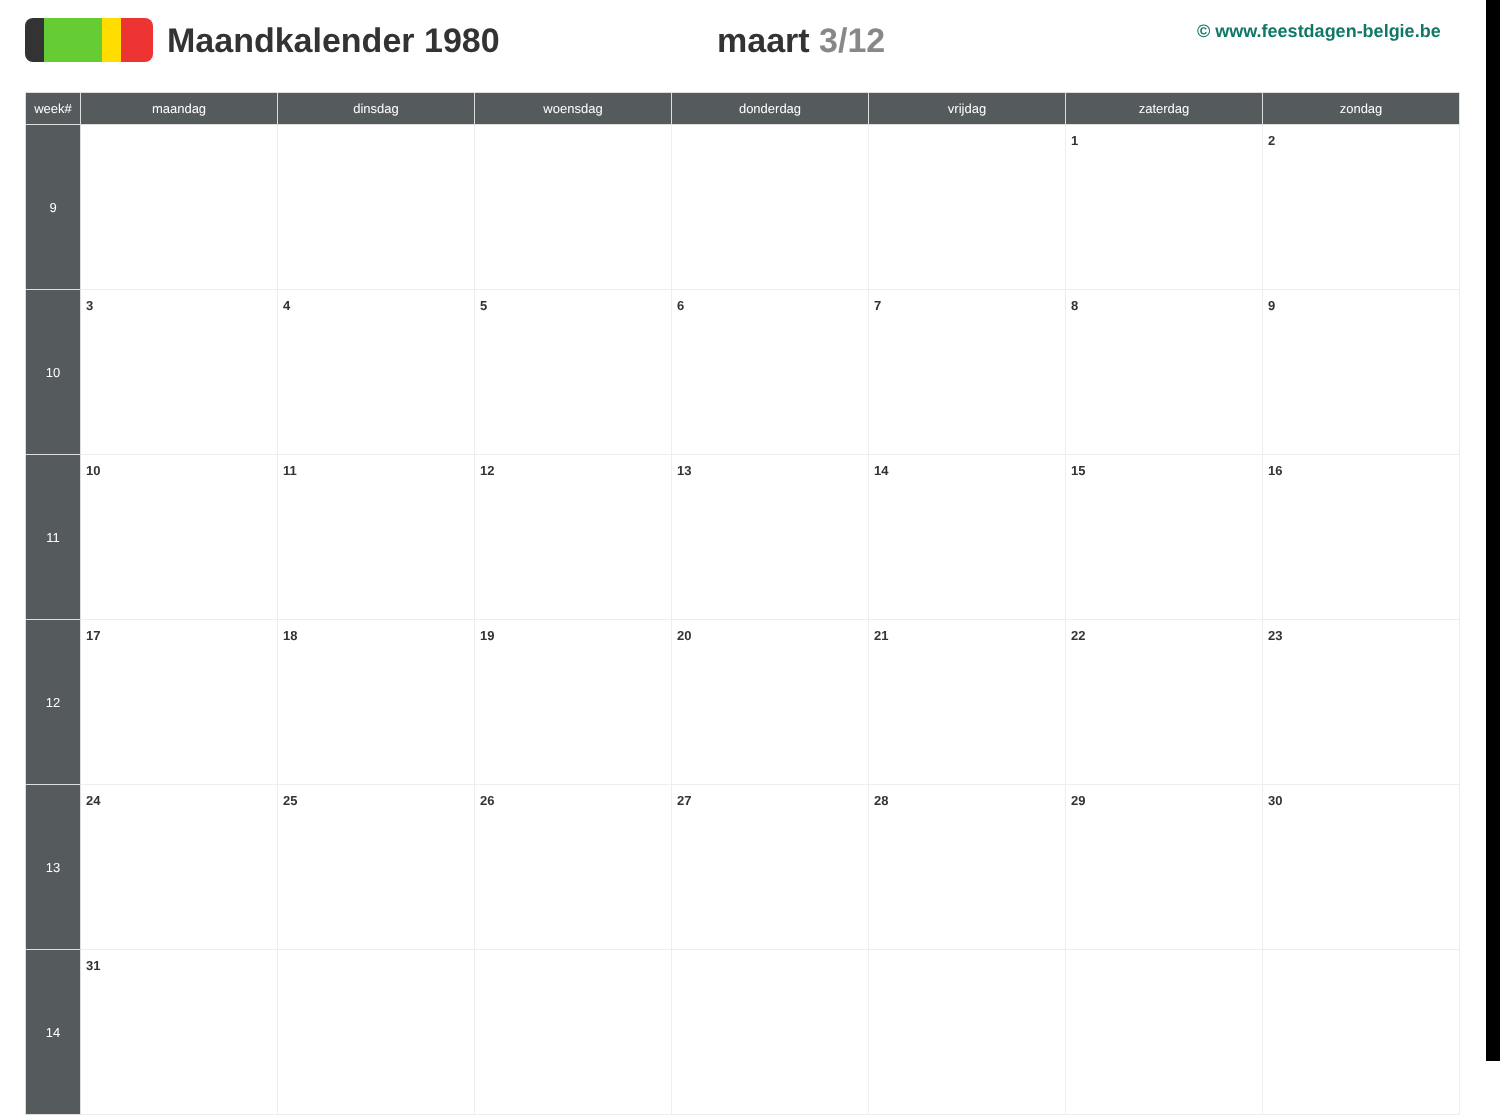Maandkalender 1980 maart 3/12
© www.feestdagen-belgie.be
| week# | maandag | dinsdag | woensdag | donderdag | vrijdag | zaterdag | zondag |
| --- | --- | --- | --- | --- | --- | --- | --- |
| 9 | | | | | | 1 | 2 |
| 10 | 3 | 4 | 5 | 6 | 7 | 8 | 9 |
| 11 | 10 | 11 | 12 | 13 | 14 | 15 | 16 |
| 12 | 17 | 18 | 19 | 20 | 21 | 22 | 23 |
| 13 | 24 | 25 | 26 | 27 | 28 | 29 | 30 |
| 14 | 31 | | | | | | |